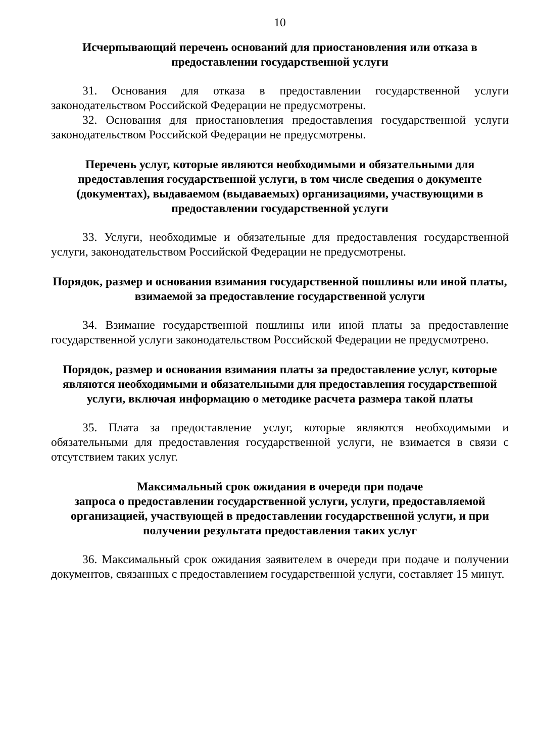10
Исчерпывающий перечень оснований для приостановления или отказа в предоставлении государственной услуги
31. Основания для отказа в предоставлении государственной услуги законодательством Российской Федерации не предусмотрены.
32. Основания для приостановления предоставления государственной услуги законодательством Российской Федерации не предусмотрены.
Перечень услуг, которые являются необходимыми и обязательными для предоставления государственной услуги, в том числе сведения о документе (документах), выдаваемом (выдаваемых) организациями, участвующими в предоставлении государственной услуги
33. Услуги, необходимые и обязательные для предоставления государственной услуги, законодательством Российской Федерации не предусмотрены.
Порядок, размер и основания взимания государственной пошлины или иной платы, взимаемой за предоставление государственной услуги
34. Взимание государственной пошлины или иной платы за предоставление государственной услуги законодательством Российской Федерации не предусмотрено.
Порядок, размер и основания взимания платы за предоставление услуг, которые являются необходимыми и обязательными для предоставления государственной услуги, включая информацию о методике расчета размера такой платы
35. Плата за предоставление услуг, которые являются необходимыми и обязательными для предоставления государственной услуги, не взимается в связи с отсутствием таких услуг.
Максимальный срок ожидания в очереди при подаче
запроса о предоставлении государственной услуги, услуги, предоставляемой организацией, участвующей в предоставлении государственной услуги, и при получении результата предоставления таких услуг
36. Максимальный срок ожидания заявителем в очереди при подаче и получении документов, связанных с предоставлением государственной услуги, составляет 15 минут.